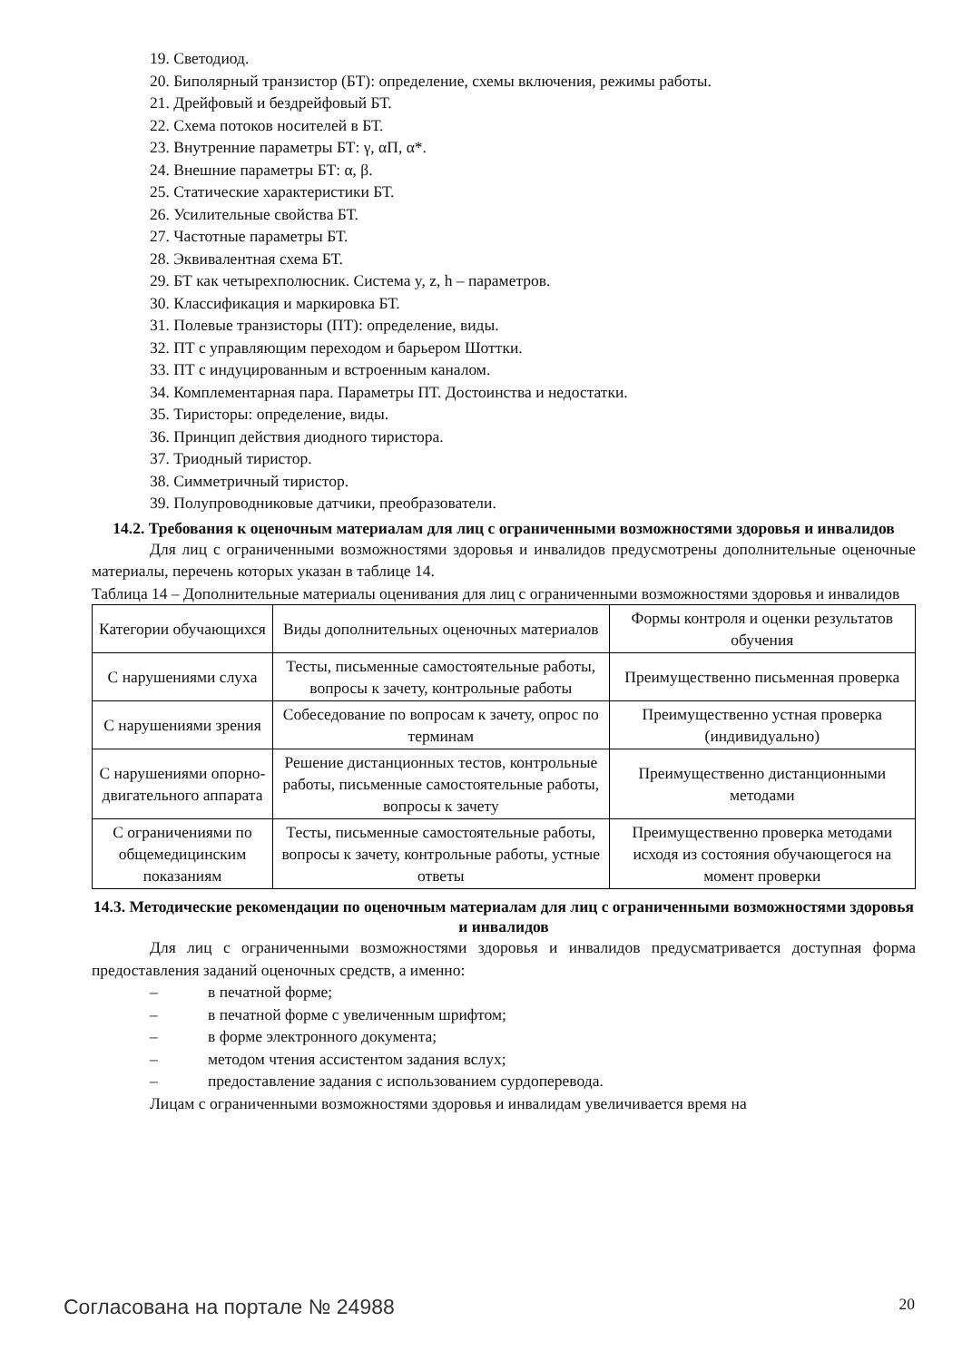19. Светодиод.
20. Биполярный транзистор (БТ): определение, схемы включения, режимы работы.
21. Дрейфовый и бездрейфовый БТ.
22. Схема потоков носителей в БТ.
23. Внутренние параметры БТ: γ, αП, α*.
24. Внешние параметры БТ: α, β.
25. Статические характеристики БТ.
26. Усилительные свойства БТ.
27. Частотные параметры БТ.
28. Эквивалентная схема БТ.
29. БТ как четырехполюсник. Система y, z, h – параметров.
30. Классификация и маркировка БТ.
31. Полевые транзисторы (ПТ): определение, виды.
32. ПТ с управляющим переходом и барьером Шоттки.
33. ПТ с индуцированным и встроенным каналом.
34. Комплементарная пара. Параметры ПТ. Достоинства и недостатки.
35. Тиристоры: определение, виды.
36. Принцип действия диодного тиристора.
37. Триодный тиристор.
38. Симметричный тиристор.
39. Полупроводниковые датчики, преобразователи.
14.2. Требования к оценочным материалам для лиц с ограниченными возможностями здоровья и инвалидов
Для лиц с ограниченными возможностями здоровья и инвалидов предусмотрены дополнительные оценочные материалы, перечень которых указан в таблице 14.
Таблица 14 – Дополнительные материалы оценивания для лиц с ограниченными возможностями здоровья и инвалидов
| Категории обучающихся | Виды дополнительных оценочных материалов | Формы контроля и оценки результатов обучения |
| С нарушениями слуха | Тесты, письменные самостоятельные работы, вопросы к зачету, контрольные работы | Преимущественно письменная проверка |
| С нарушениями зрения | Собеседование по вопросам к зачету, опрос по терминам | Преимущественно устная проверка (индивидуально) |
| С нарушениями опорно-двигательного аппарата | Решение дистанционных тестов, контрольные работы, письменные самостоятельные работы, вопросы к зачету | Преимущественно дистанционными методами |
| С ограничениями по общемедицинским показаниям | Тесты, письменные самостоятельные работы, вопросы к зачету, контрольные работы, устные ответы | Преимущественно проверка методами исходя из состояния обучающегося на момент проверки |
14.3. Методические рекомендации по оценочным материалам для лиц с ограниченными возможностями здоровья и инвалидов
Для лиц с ограниченными возможностями здоровья и инвалидов предусматривается доступная форма предоставления заданий оценочных средств, а именно:
– в печатной форме;
– в печатной форме с увеличенным шрифтом;
– в форме электронного документа;
– методом чтения ассистентом задания вслух;
– предоставление задания с использованием сурдоперевода.
Лицам с ограниченными возможностями здоровья и инвалидам увеличивается время на
Согласована на портале № 24988 20